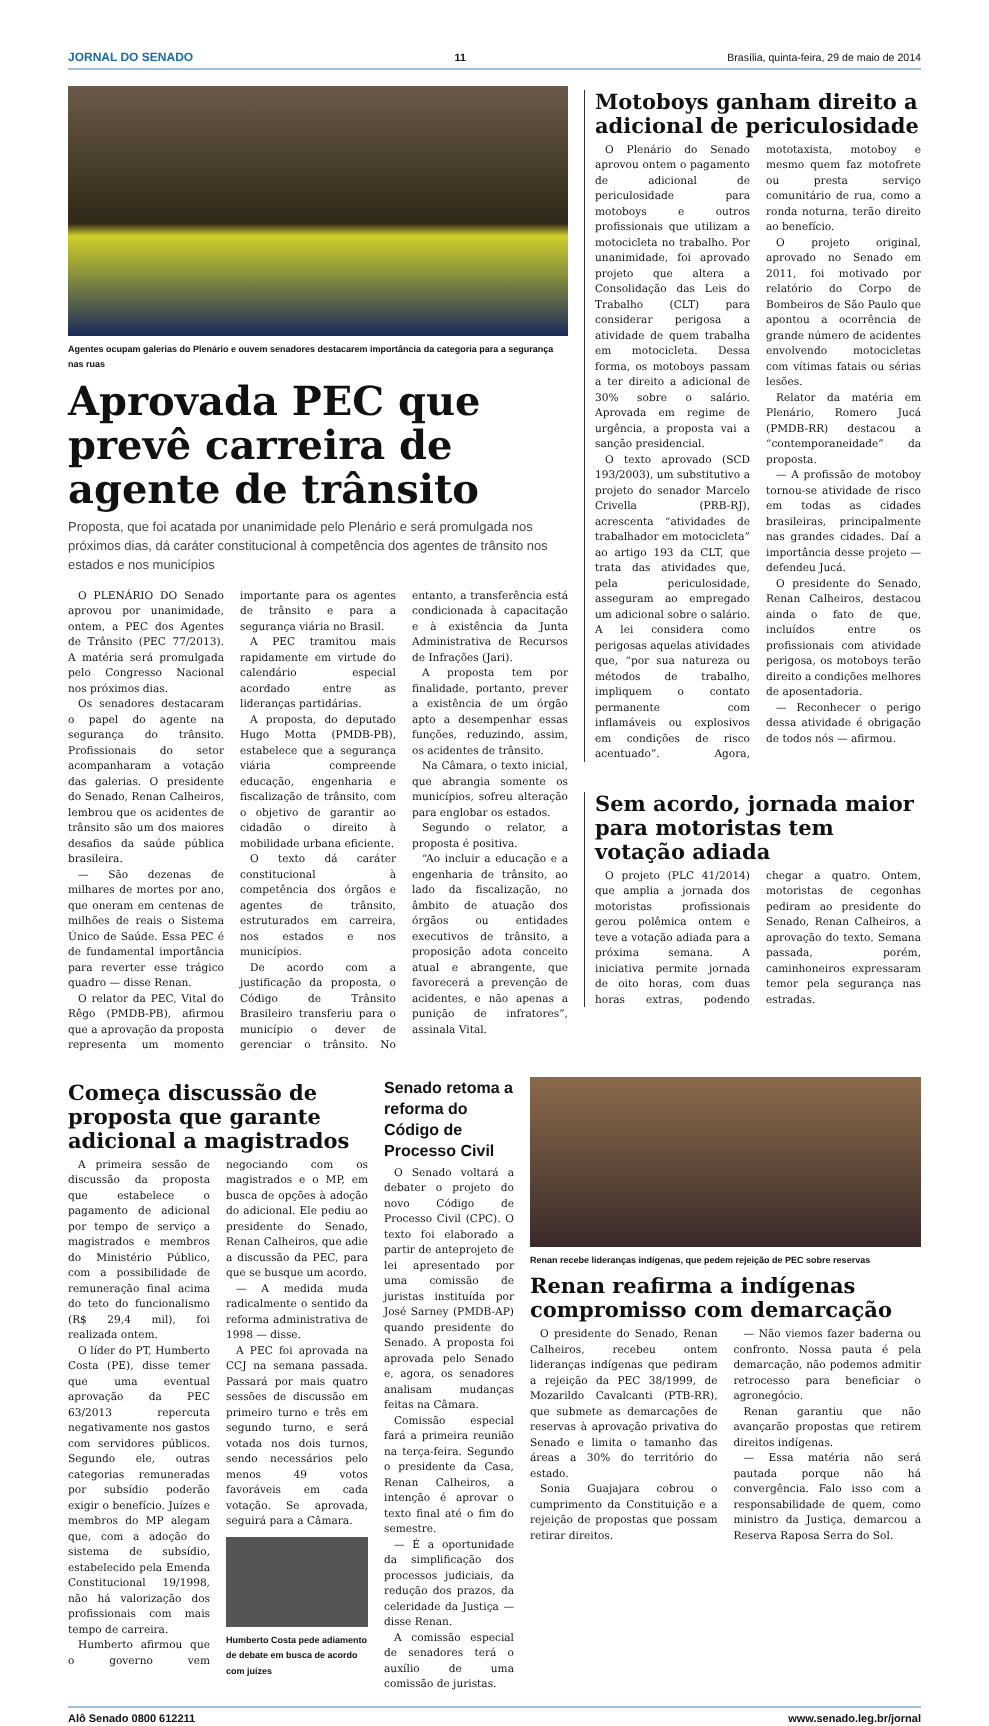JORNAL DO SENADO 11 Brasília, quinta-feira, 29 de maio de 2014
Agentes ocupam galerias do Plenário e ouvem senadores destacarem importância da categoria para a segurança nas ruas
Aprovada PEC que prevê carreira de agente de trânsito
Proposta, que foi acatada por unanimidade pelo Plenário e será promulgada nos próximos dias, dá caráter constitucional à competência dos agentes de trânsito nos estados e nos municípios
O PLENÁRIO DO Senado aprovou por unanimidade, ontem, a PEC dos Agentes de Trânsito (PEC 77/2013). A matéria será promulgada pelo Congresso Nacional nos próximos dias.
Os senadores destacaram o papel do agente na segurança do trânsito. Profissionais do setor acompanharam a votação das galerias. O presidente do Senado, Renan Calheiros, lembrou que os acidentes de trânsito são um dos maiores desafios da saúde pública brasileira.
— São dezenas de milhares de mortes por ano, que oneram em centenas de milhões de reais o Sistema Único de Saúde. Essa PEC é de fundamental importância para reverter esse trágico quadro — disse Renan.
O relator da PEC, Vital do Rêgo (PMDB-PB), afirmou que a aprovação da proposta representa um momento importante para os agentes de trânsito e para a segurança viária no Brasil.
A PEC tramitou mais rapidamente em virtude do calendário especial acordado entre as lideranças partidárias.
A proposta, do deputado Hugo Motta (PMDB-PB), estabelece que a segurança viária compreende educação, engenharia e fiscalização de trânsito, com o objetivo de garantir ao cidadão o direito à mobilidade urbana eficiente.
O texto dá caráter constitucional à competência dos órgãos e agentes de trânsito, estruturados em carreira, nos estados e nos municípios.
De acordo com a justificação da proposta, o Código de Trânsito Brasileiro transferiu para o município o dever de gerenciar o trânsito. No entanto, a transferência está condicionada à capacitação e à existência da Junta Administrativa de Recursos de Infrações (Jari).
A proposta tem por finalidade, portanto, prever a existência de um órgão apto a desempenhar essas funções, reduzindo, assim, os acidentes de trânsito.
Na Câmara, o texto inicial, que abrangia somente os municípios, sofreu alteração para englobar os estados.
Segundo o relator, a proposta é positiva.
“Ao incluir a educação e a engenharia de trânsito, ao lado da fiscalização, no âmbito de atuação dos órgãos ou entidades executivos de trânsito, a proposição adota conceito atual e abrangente, que favorecerá a prevenção de acidentes, e não apenas a punição de infratores”, assinala Vital.
Motoboys ganham direito a adicional de periculosidade
O Plenário do Senado aprovou ontem o pagamento de adicional de periculosidade para motoboys e outros profissionais que utilizam a motocicleta no trabalho. Por unanimidade, foi aprovado projeto que altera a Consolidação das Leis do Trabalho (CLT) para considerar perigosa a atividade de quem trabalha em motocicleta. Dessa forma, os motoboys passam a ter direito a adicional de 30% sobre o salário. Aprovada em regime de urgência, a proposta vai a sanção presidencial.
O texto aprovado (SCD 193/2003), um substitutivo a projeto do senador Marcelo Crivella (PRB-RJ), acrescenta “atividades de trabalhador em motocicleta” ao artigo 193 da CLT, que trata das atividades que, pela periculosidade, asseguram ao empregado um adicional sobre o salário. A lei considera como perigosas aquelas atividades que, “por sua natureza ou métodos de trabalho, impliquem o contato permanente com inflamáveis ou explosivos em condições de risco acentuado”. Agora, mototaxista, motoboy e mesmo quem faz motofrete ou presta serviço comunitário de rua, como a ronda noturna, terão direito ao benefício.
O projeto original, aprovado no Senado em 2011, foi motivado por relatório do Corpo de Bombeiros de São Paulo que apontou a ocorrência de grande número de acidentes envolvendo motocicletas com vítimas fatais ou sérias lesões.
Relator da matéria em Plenário, Romero Jucá (PMDB-RR) destacou a “contemporaneidade” da proposta.
— A profissão de motoboy tornou-se atividade de risco em todas as cidades brasileiras, principalmente nas grandes cidades. Daí a importância desse projeto — defendeu Jucá.
O presidente do Senado, Renan Calheiros, destacou ainda o fato de que, incluídos entre os profissionais com atividade perigosa, os motoboys terão direito a condições melhores de aposentadoria.
— Reconhecer o perigo dessa atividade é obrigação de todos nós — afirmou.
Sem acordo, jornada maior para motoristas tem votação adiada
O projeto (PLC 41/2014) que amplia a jornada dos motoristas profissionais gerou polêmica ontem e teve a votação adiada para a próxima semana. A iniciativa permite jornada de oito horas, com duas horas extras, podendo chegar a quatro. Ontem, motoristas de cegonhas pediram ao presidente do Senado, Renan Calheiros, a aprovação do texto. Semana passada, porém, caminhoneiros expressaram temor pela segurança nas estradas.
Começa discussão de proposta que garante adicional a magistrados
A primeira sessão de discussão da proposta que estabelece o pagamento de adicional por tempo de serviço a magistrados e membros do Ministério Público, com a possibilidade de remuneração final acima do teto do funcionalismo (R$ 29,4 mil), foi realizada ontem.
O líder do PT, Humberto Costa (PE), disse temer que uma eventual aprovação da PEC 63/2013 repercuta negativamente nos gastos com servidores públicos. Segundo ele, outras categorias remuneradas por subsídio poderão exigir o benefício. Juízes e membros do MP alegam que, com a adoção do sistema de subsídio, estabelecido pela Emenda Constitucional 19/1998, não há valorização dos profissionais com mais tempo de carreira.
Humberto afirmou que o governo vem negociando com os magistrados e o MP, em busca de opções à adoção do adicional. Ele pediu ao presidente do Senado, Renan Calheiros, que adie a discussão da PEC, para que se busque um acordo.
— A medida muda radicalmente o sentido da reforma administrativa de 1998 — disse.
A PEC foi aprovada na CCJ na semana passada. Passará por mais quatro sessões de discussão em primeiro turno e três em segundo turno, e será votada nos dois turnos, sendo necessários pelo menos 49 votos favoráveis em cada votação. Se aprovada, seguirá para a Câmara.
Humberto Costa pede adiamento de debate em busca de acordo com juízes
Senado retoma a reforma do Código de Processo Civil
O Senado voltará a debater o projeto do novo Código de Processo Civil (CPC). O texto foi elaborado a partir de anteprojeto de lei apresentado por uma comissão de juristas instituída por José Sarney (PMDB-AP) quando presidente do Senado. A proposta foi aprovada pelo Senado e, agora, os senadores analisam mudanças feitas na Câmara.
Comissão especial fará a primeira reunião na terça-feira. Segundo o presidente da Casa, Renan Calheiros, a intenção é aprovar o texto final até o fim do semestre.
— É a oportunidade da simplificação dos processos judiciais, da redução dos prazos, da celeridade da Justiça — disse Renan.
A comissão especial de senadores terá o auxílio de uma comissão de juristas.
Renan recebe lideranças indígenas, que pedem rejeição de PEC sobre reservas
Renan reafirma a indígenas compromisso com demarcação
O presidente do Senado, Renan Calheiros, recebeu ontem lideranças indígenas que pediram a rejeição da PEC 38/1999, de Mozarildo Cavalcanti (PTB-RR), que submete as demarcações de reservas à aprovação privativa do Senado e limita o tamanho das áreas a 30% do território do estado.
Sonia Guajajara cobrou o cumprimento da Constituição e a rejeição de propostas que possam retirar direitos.
— Não viemos fazer baderna ou confronto. Nossa pauta é pela demarcação, não podemos admitir retrocesso para beneficiar o agronegócio.
Renan garantiu que não avançarão propostas que retirem direitos indígenas.
— Essa matéria não será pautada porque não há convergência. Falo isso com a responsabilidade de quem, como ministro da Justiça, demarcou a Reserva Raposa Serra do Sol.
Alô Senado 0800 612211 www.senado.leg.br/jornal